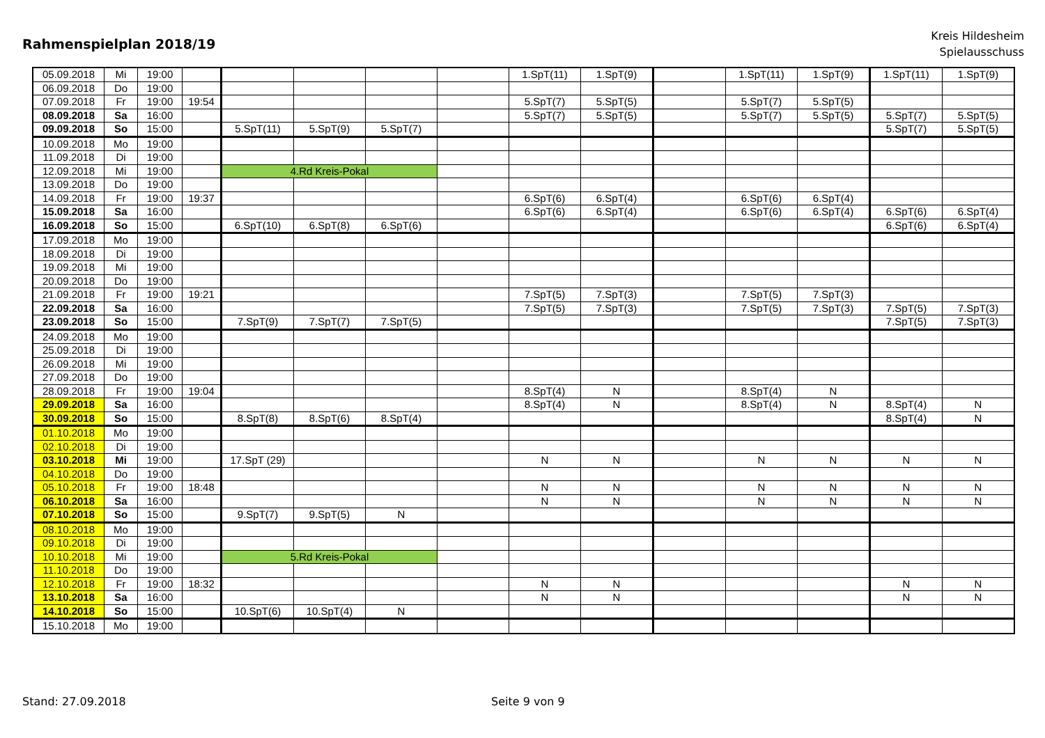Rahmenspielplan 2018/19
Kreis Hildesheim
Spielausschuss
| 05.09.2018 | Mi | 19:00 | | | | | | 1.SpT(11) | 1.SpT(9) | | 1.SpT(11) | 1.SpT(9) | 1.SpT(11) | 1.SpT(9) |
| 06.09.2018 | Do | 19:00 | | | | | | | | | | | | |
| 07.09.2018 | Fr | 19:00 | 19:54 | | | | | 5.SpT(7) | 5.SpT(5) | | 5.SpT(7) | 5.SpT(5) | | |
| 08.09.2018 | Sa | 16:00 | | | | | | 5.SpT(7) | 5.SpT(5) | | 5.SpT(7) | 5.SpT(5) | 5.SpT(7) | 5.SpT(5) |
| 09.09.2018 | So | 15:00 | | 5.SpT(11) | 5.SpT(9) | 5.SpT(7) | | | | | | | 5.SpT(7) | 5.SpT(5) |
| 10.09.2018 | Mo | 19:00 | | | | | | | | | | | | |
| 11.09.2018 | Di | 19:00 | | | | | | | | | | | | |
| 12.09.2018 | Mi | 19:00 | | 4.Rd Kreis-Pokal | | | | | | | | | | |
| 13.09.2018 | Do | 19:00 | | | | | | | | | | | | |
| 14.09.2018 | Fr | 19:00 | 19:37 | | | | | 6.SpT(6) | 6.SpT(4) | | 6.SpT(6) | 6.SpT(4) | | |
| 15.09.2018 | Sa | 16:00 | | | | | | 6.SpT(6) | 6.SpT(4) | | 6.SpT(6) | 6.SpT(4) | 6.SpT(6) | 6.SpT(4) |
| 16.09.2018 | So | 15:00 | | 6.SpT(10) | 6.SpT(8) | 6.SpT(6) | | | | | | | 6.SpT(6) | 6.SpT(4) |
| 17.09.2018 | Mo | 19:00 | | | | | | | | | | | | |
| 18.09.2018 | Di | 19:00 | | | | | | | | | | | | |
| 19.09.2018 | Mi | 19:00 | | | | | | | | | | | | |
| 20.09.2018 | Do | 19:00 | | | | | | | | | | | | |
| 21.09.2018 | Fr | 19:00 | 19:21 | | | | | 7.SpT(5) | 7.SpT(3) | | 7.SpT(5) | 7.SpT(3) | | |
| 22.09.2018 | Sa | 16:00 | | | | | | 7.SpT(5) | 7.SpT(3) | | 7.SpT(5) | 7.SpT(3) | 7.SpT(5) | 7.SpT(3) |
| 23.09.2018 | So | 15:00 | | 7.SpT(9) | 7.SpT(7) | 7.SpT(5) | | | | | | | 7.SpT(5) | 7.SpT(3) |
| 24.09.2018 | Mo | 19:00 | | | | | | | | | | | | |
| 25.09.2018 | Di | 19:00 | | | | | | | | | | | | |
| 26.09.2018 | Mi | 19:00 | | | | | | | | | | | | |
| 27.09.2018 | Do | 19:00 | | | | | | | | | | | | |
| 28.09.2018 | Fr | 19:00 | 19:04 | | | | | 8.SpT(4) | N | | 8.SpT(4) | N | | |
| 29.09.2018 | Sa | 16:00 | | | | | | 8.SpT(4) | N | | 8.SpT(4) | N | 8.SpT(4) | N |
| 30.09.2018 | So | 15:00 | | 8.SpT(8) | 8.SpT(6) | 8.SpT(4) | | | | | | | 8.SpT(4) | N |
| 01.10.2018 | Mo | 19:00 | | | | | | | | | | | | |
| 02.10.2018 | Di | 19:00 | | | | | | | | | | | | |
| 03.10.2018 | Mi | 19:00 | | 17.SpT (29) | | | | N | N | | N | N | N | N |
| 04.10.2018 | Do | 19:00 | | | | | | | | | | | | |
| 05.10.2018 | Fr | 19:00 | 18:48 | | | | | N | N | | N | N | N | N |
| 06.10.2018 | Sa | 16:00 | | | | | | N | N | | N | N | N | N |
| 07.10.2018 | So | 15:00 | | 9.SpT(7) | 9.SpT(5) | N | | | | | | | | |
| 08.10.2018 | Mo | 19:00 | | | | | | | | | | | | |
| 09.10.2018 | Di | 19:00 | | | | | | | | | | | | |
| 10.10.2018 | Mi | 19:00 | | 5.Rd Kreis-Pokal | | | | | | | | | | |
| 11.10.2018 | Do | 19:00 | | | | | | | | | | | | |
| 12.10.2018 | Fr | 19:00 | 18:32 | | | | | N | N | | | | N | N |
| 13.10.2018 | Sa | 16:00 | | | | | | N | N | | | | N | N |
| 14.10.2018 | So | 15:00 | | 10.SpT(6) | 10.SpT(4) | N | | | | | | | | |
| 15.10.2018 | Mo | 19:00 | | | | | | | | | | | | |
Stand: 27.09.2018 Seite 9 von 9